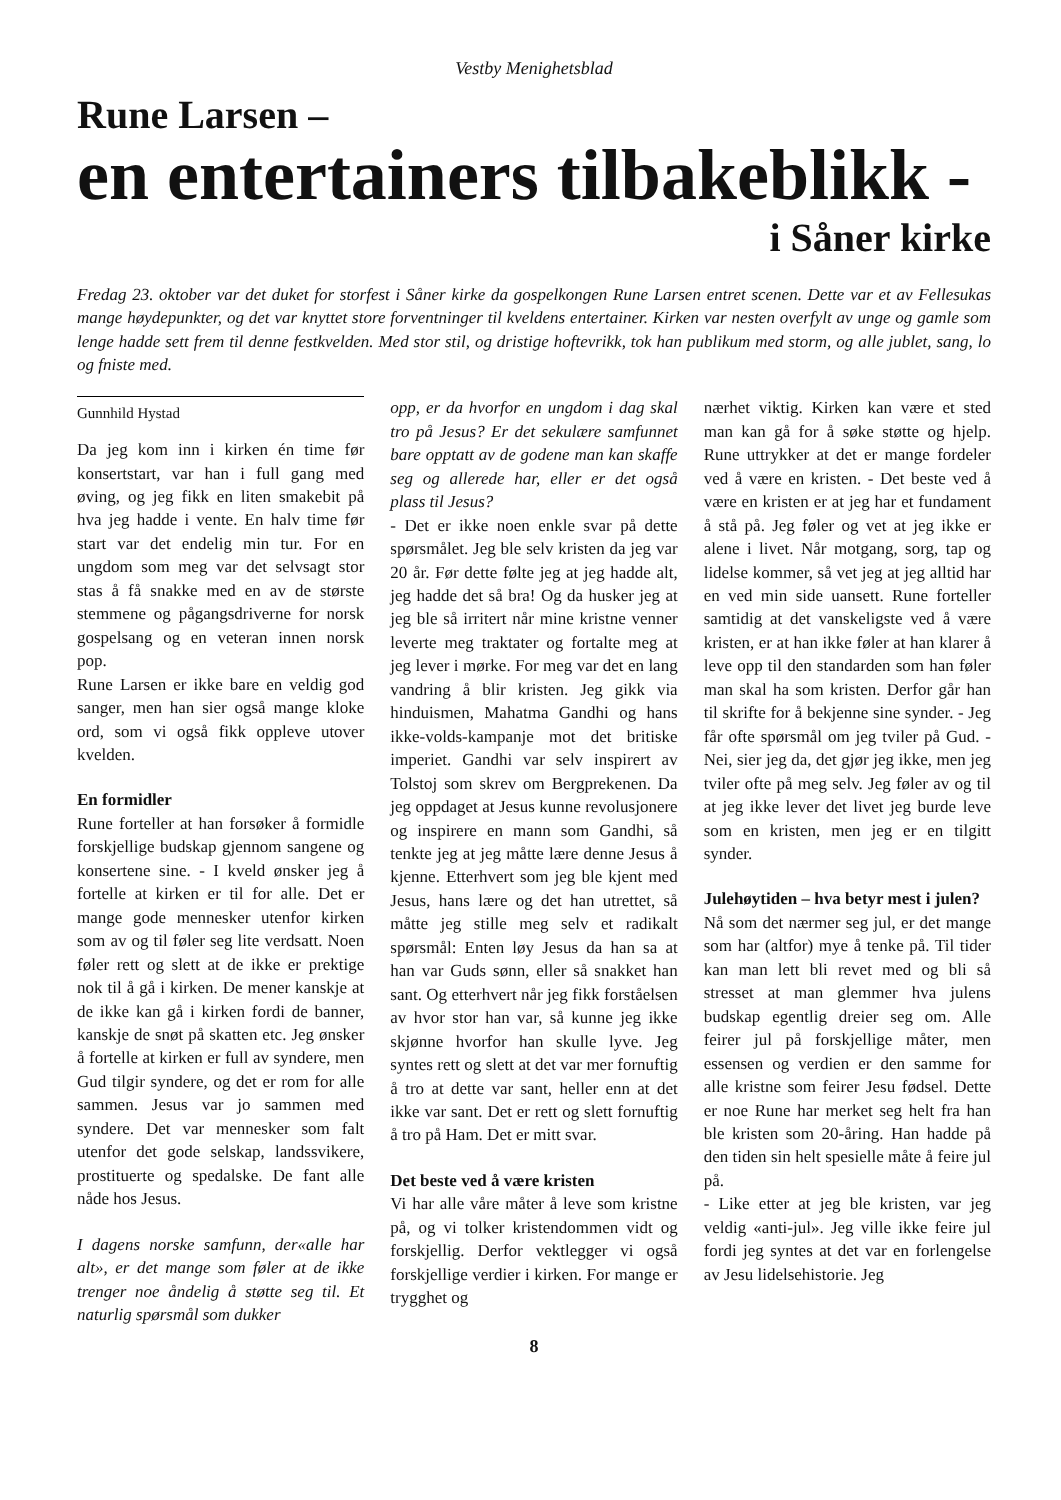Vestby Menighetsblad
Rune Larsen –
en entertainers tilbakeblikk -
i Såner kirke
Fredag 23. oktober var det duket for storfest i Såner kirke da gospelkongen Rune Larsen entret scenen. Dette var et av Fellesukas mange høydepunkter, og det var knyttet store forventninger til kveldens entertainer. Kirken var nesten overfylt av unge og gamle som lenge hadde sett frem til denne festkvelden. Med stor stil, og dristige hoftevrikk, tok han publikum med storm, og alle jublet, sang, lo og fniste med.
Gunnhild Hystad
Da jeg kom inn i kirken én time før konsertstart, var han i full gang med øving, og jeg fikk en liten smakebit på hva jeg hadde i vente. En halv time før start var det endelig min tur. For en ungdom som meg var det selvsagt stor stas å få snakke med en av de største stemmene og pågangsdriverne for norsk gospelsang og en veteran innen norsk pop.
Rune Larsen er ikke bare en veldig god sanger, men han sier også mange kloke ord, som vi også fikk oppleve utover kvelden.
En formidler
Rune forteller at han forsøker å formidle forskjellige budskap gjennom sangene og konsertene sine. - I kveld ønsker jeg å fortelle at kirken er til for alle. Det er mange gode mennesker utenfor kirken som av og til føler seg lite verdsatt. Noen føler rett og slett at de ikke er prektige nok til å gå i kirken. De mener kanskje at de ikke kan gå i kirken fordi de banner, kanskje de snøt på skatten etc. Jeg ønsker å fortelle at kirken er full av syndere, men Gud tilgir syndere, og det er rom for alle sammen. Jesus var jo sammen med syndere. Det var mennesker som falt utenfor det gode selskap, landssvikere, prostituerte og spedalske. De fant alle nåde hos Jesus.
I dagens norske samfunn, der«alle har alt», er det mange som føler at de ikke trenger noe åndelig å støtte seg til. Et naturlig spørsmål som dukker
opp, er da hvorfor en ungdom i dag skal tro på Jesus? Er det sekulære samfunnet bare opptatt av de godene man kan skaffe seg og allerede har, eller er det også plass til Jesus?
- Det er ikke noen enkle svar på dette spørsmålet. Jeg ble selv kristen da jeg var 20 år. Før dette følte jeg at jeg hadde alt, jeg hadde det så bra! Og da husker jeg at jeg ble så irritert når mine kristne venner leverte meg traktater og fortalte meg at jeg lever i mørke. For meg var det en lang vandring å blir kristen. Jeg gikk via hinduismen, Mahatma Gandhi og hans ikke-volds-kampanje mot det britiske imperiet. Gandhi var selv inspirert av Tolstoj som skrev om Bergprekenen. Da jeg oppdaget at Jesus kunne revolusjonere og inspirere en mann som Gandhi, så tenkte jeg at jeg måtte lære denne Jesus å kjenne. Etterhvert som jeg ble kjent med Jesus, hans lære og det han utrettet, så måtte jeg stille meg selv et radikalt spørsmål: Enten løy Jesus da han sa at han var Guds sønn, eller så snakket han sant. Og etterhvert når jeg fikk forståelsen av hvor stor han var, så kunne jeg ikke skjønne hvorfor han skulle lyve. Jeg syntes rett og slett at det var mer fornuftig å tro at dette var sant, heller enn at det ikke var sant. Det er rett og slett fornuftig å tro på Ham. Det er mitt svar.
Det beste ved å være kristen
Vi har alle våre måter å leve som kristne på, og vi tolker kristendommen vidt og forskjellig. Derfor vektlegger vi også forskjellige verdier i kirken. For mange er trygghet og
nærhet viktig. Kirken kan være et sted man kan gå for å søke støtte og hjelp. Rune uttrykker at det er mange fordeler ved å være en kristen. - Det beste ved å være en kristen er at jeg har et fundament å stå på. Jeg føler og vet at jeg ikke er alene i livet. Når motgang, sorg, tap og lidelse kommer, så vet jeg at jeg alltid har en ved min side uansett. Rune forteller samtidig at det vanskeligste ved å være kristen, er at han ikke føler at han klarer å leve opp til den standarden som han føler man skal ha som kristen. Derfor går han til skrifte for å bekjenne sine synder. - Jeg får ofte spørsmål om jeg tviler på Gud. -Nei, sier jeg da, det gjør jeg ikke, men jeg tviler ofte på meg selv. Jeg føler av og til at jeg ikke lever det livet jeg burde leve som en kristen, men jeg er en tilgitt synder.
Julehøytiden – hva betyr mest i julen?
Nå som det nærmer seg jul, er det mange som har (altfor) mye å tenke på. Til tider kan man lett bli revet med og bli så stresset at man glemmer hva julens budskap egentlig dreier seg om. Alle feirer jul på forskjellige måter, men essensen og verdien er den samme for alle kristne som feirer Jesu fødsel. Dette er noe Rune har merket seg helt fra han ble kristen som 20-åring. Han hadde på den tiden sin helt spesielle måte å feire jul på.
- Like etter at jeg ble kristen, var jeg veldig «anti-jul». Jeg ville ikke feire jul fordi jeg syntes at det var en forlengelse av Jesu lidelsehistorie. Jeg
8